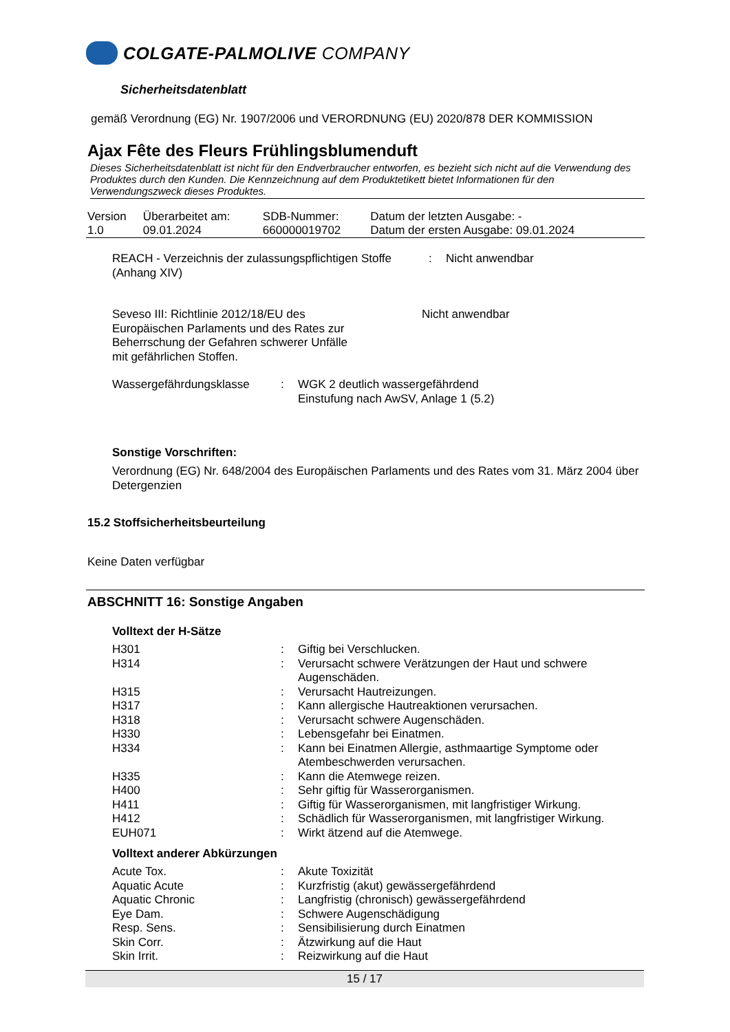COLGATE-PALMOLIVE COMPANY
Sicherheitsdatenblatt
gemäß Verordnung (EG) Nr. 1907/2006 und VERORDNUNG (EU) 2020/878 DER KOMMISSION
Ajax Fête des Fleurs Frühlingsblumenduft
Dieses Sicherheitsdatenblatt ist nicht für den Endverbraucher entworfen, es bezieht sich nicht auf die Verwendung des Produktes durch den Kunden. Die Kennzeichnung auf dem Produktetikett bietet Informationen für den Verwendungszweck dieses Produktes.
| Version 1.0 | Überarbeitet am: 09.01.2024 | SDB-Nummer: 660000019702 | Datum der letzten Ausgabe: - Datum der ersten Ausgabe: 09.01.2024 |
| REACH - Verzeichnis der zulassungspflichtigen Stoffe (Anhang XIV) | : | Nicht anwendbar |
| Seveso III: Richtlinie 2012/18/EU des Europäischen Parlaments und des Rates zur Beherrschung der Gefahren schwerer Unfälle mit gefährlichen Stoffen. | Nicht anwendbar |
| Wassergefährdungsklasse | : | WGK 2 deutlich wassergefährdend Einstufung nach AwSV, Anlage 1 (5.2) |
Sonstige Vorschriften:
Verordnung (EG) Nr. 648/2004 des Europäischen Parlaments und des Rates vom 31. März 2004 über Detergenzien
15.2 Stoffsicherheitsbeurteilung
Keine Daten verfügbar
ABSCHNITT 16: Sonstige Angaben
Volltext der H-Sätze
| H301 | : | Giftig bei Verschlucken. |
| H314 | : | Verursacht schwere Verätzungen der Haut und schwere Augenschäden. |
| H315 | : | Verursacht Hautreizungen. |
| H317 | : | Kann allergische Hautreaktionen verursachen. |
| H318 | : | Verursacht schwere Augenschäden. |
| H330 | : | Lebensgefahr bei Einatmen. |
| H334 | : | Kann bei Einatmen Allergie, asthmaartige Symptome oder Atembeschwerden verursachen. |
| H335 | : | Kann die Atemwege reizen. |
| H400 | : | Sehr giftig für Wasserorganismen. |
| H411 | : | Giftig für Wasserorganismen, mit langfristiger Wirkung. |
| H412 | : | Schädlich für Wasserorganismen, mit langfristiger Wirkung. |
| EUH071 | : | Wirkt ätzend auf die Atemwege. |
Volltext anderer Abkürzungen
| Acute Tox. | : | Akute Toxizität |
| Aquatic Acute | : | Kurzfristig (akut) gewässergefährdend |
| Aquatic Chronic | : | Langfristig (chronisch) gewässergefährdend |
| Eye Dam. | : | Schwere Augenschädigung |
| Resp. Sens. | : | Sensibilisierung durch Einatmen |
| Skin Corr. | : | Ätzwirkung auf die Haut |
| Skin Irrit. | : | Reizwirkung auf die Haut |
15 / 17